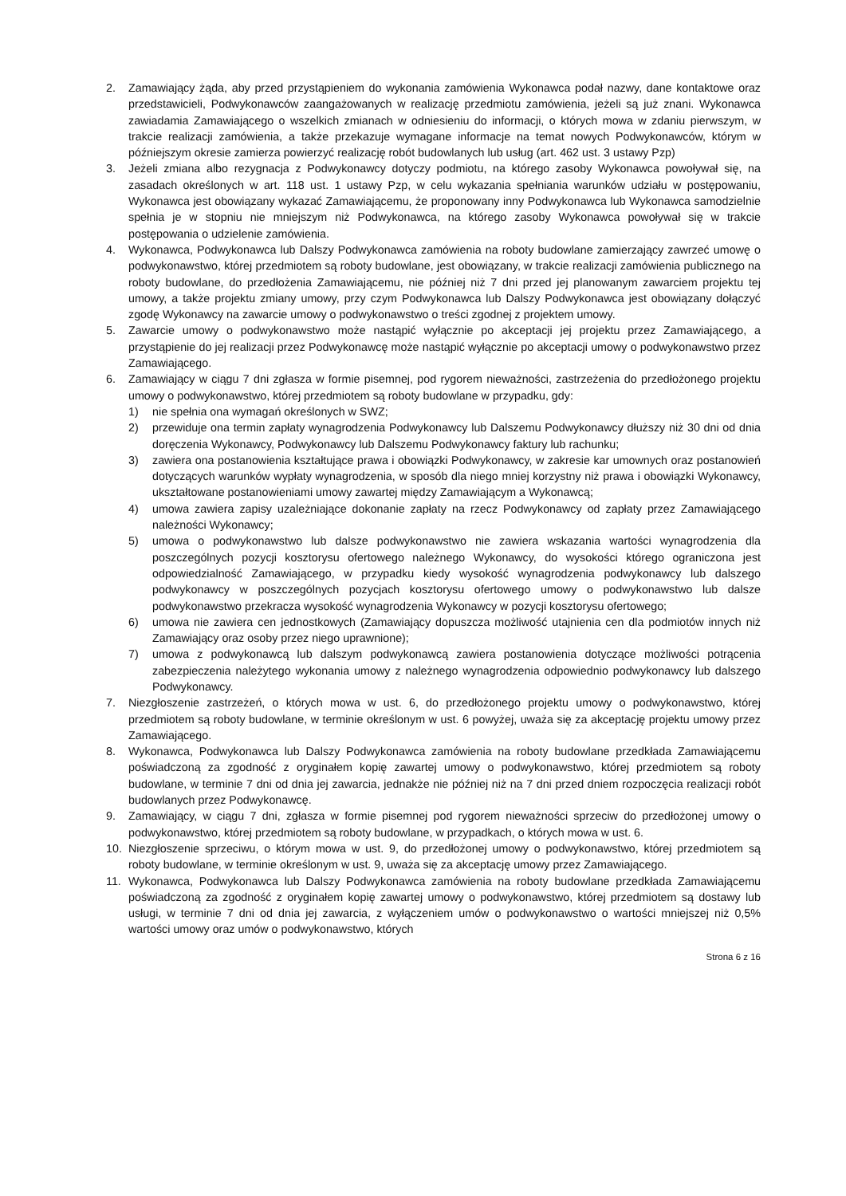2. Zamawiający żąda, aby przed przystąpieniem do wykonania zamówienia Wykonawca podał nazwy, dane kontaktowe oraz przedstawicieli, Podwykonawców zaangażowanych w realizację przedmiotu zamówienia, jeżeli są już znani. Wykonawca zawiadamia Zamawiającego o wszelkich zmianach w odniesieniu do informacji, o których mowa w zdaniu pierwszym, w trakcie realizacji zamówienia, a także przekazuje wymagane informacje na temat nowych Podwykonawców, którym w późniejszym okresie zamierza powierzyć realizację robót budowlanych lub usług (art. 462 ust. 3 ustawy Pzp)
3. Jeżeli zmiana albo rezygnacja z Podwykonawcy dotyczy podmiotu, na którego zasoby Wykonawca powoływał się, na zasadach określonych w art. 118 ust. 1 ustawy Pzp, w celu wykazania spełniania warunków udziału w postępowaniu, Wykonawca jest obowiązany wykazać Zamawiającemu, że proponowany inny Podwykonawca lub Wykonawca samodzielnie spełnia je w stopniu nie mniejszym niż Podwykonawca, na którego zasoby Wykonawca powoływał się w trakcie postępowania o udzielenie zamówienia.
4. Wykonawca, Podwykonawca lub Dalszy Podwykonawca zamówienia na roboty budowlane zamierzający zawrzeć umowę o podwykonawstwo, której przedmiotem są roboty budowlane, jest obowiązany, w trakcie realizacji zamówienia publicznego na roboty budowlane, do przedłożenia Zamawiającemu, nie później niż 7 dni przed jej planowanym zawarciem projektu tej umowy, a także projektu zmiany umowy, przy czym Podwykonawca lub Dalszy Podwykonawca jest obowiązany dołączyć zgodę Wykonawcy na zawarcie umowy o podwykonawstwo o treści zgodnej z projektem umowy.
5. Zawarcie umowy o podwykonawstwo może nastąpić wyłącznie po akceptacji jej projektu przez Zamawiającego, a przystąpienie do jej realizacji przez Podwykonawcę może nastąpić wyłącznie po akceptacji umowy o podwykonawstwo przez Zamawiającego.
6. Zamawiający w ciągu 7 dni zgłasza w formie pisemnej, pod rygorem nieważności, zastrzeżenia do przedłożonego projektu umowy o podwykonawstwo, której przedmiotem są roboty budowlane w przypadku, gdy:
1) nie spełnia ona wymagań określonych w SWZ;
2) przewiduje ona termin zapłaty wynagrodzenia Podwykonawcy lub Dalszemu Podwykonawcy dłuższy niż 30 dni od dnia doręczenia Wykonawcy, Podwykonawcy lub Dalszemu Podwykonawcy faktury lub rachunku;
3) zawiera ona postanowienia kształtujące prawa i obowiązki Podwykonawcy, w zakresie kar umownych oraz postanowień dotyczących warunków wypłaty wynagrodzenia, w sposób dla niego mniej korzystny niż prawa i obowiązki Wykonawcy, ukształtowane postanowieniami umowy zawartej między Zamawiającym a Wykonawcą;
4) umowa zawiera zapisy uzależniające dokonanie zapłaty na rzecz Podwykonawcy od zapłaty przez Zamawiającego należności Wykonawcy;
5) umowa o podwykonawstwo lub dalsze podwykonawstwo nie zawiera wskazania wartości wynagrodzenia dla poszczególnych pozycji kosztorysu ofertowego należnego Wykonawcy, do wysokości którego ograniczona jest odpowiedzialność Zamawiającego, w przypadku kiedy wysokość wynagrodzenia podwykonawcy lub dalszego podwykonawcy w poszczególnych pozycjach kosztorysu ofertowego umowy o podwykonawstwo lub dalsze podwykonawstwo przekracza wysokość wynagrodzenia Wykonawcy w pozycji kosztorysu ofertowego;
6) umowa nie zawiera cen jednostkowych (Zamawiający dopuszcza możliwość utajnienia cen dla podmiotów innych niż Zamawiający oraz osoby przez niego uprawnione);
7) umowa z podwykonawcą lub dalszym podwykonawcą zawiera postanowienia dotyczące możliwości potrącenia zabezpieczenia należytego wykonania umowy z należnego wynagrodzenia odpowiednio podwykonawcy lub dalszego Podwykonawcy.
7. Niezgłoszenie zastrzeżeń, o których mowa w ust. 6, do przedłożonego projektu umowy o podwykonawstwo, której przedmiotem są roboty budowlane, w terminie określonym w ust. 6 powyżej, uważa się za akceptację projektu umowy przez Zamawiającego.
8. Wykonawca, Podwykonawca lub Dalszy Podwykonawca zamówienia na roboty budowlane przedkłada Zamawiającemu poświadczoną za zgodność z oryginałem kopię zawartej umowy o podwykonawstwo, której przedmiotem są roboty budowlane, w terminie 7 dni od dnia jej zawarcia, jednakże nie później niż na 7 dni przed dniem rozpoczęcia realizacji robót budowlanych przez Podwykonawcę.
9. Zamawiający, w ciągu 7 dni, zgłasza w formie pisemnej pod rygorem nieważności sprzeciw do przedłożonej umowy o podwykonawstwo, której przedmiotem są roboty budowlane, w przypadkach, o których mowa w ust. 6.
10. Niezgłoszenie sprzeciwu, o którym mowa w ust. 9, do przedłożonej umowy o podwykonawstwo, której przedmiotem są roboty budowlane, w terminie określonym w ust. 9, uważa się za akceptację umowy przez Zamawiającego.
11. Wykonawca, Podwykonawca lub Dalszy Podwykonawca zamówienia na roboty budowlane przedkłada Zamawiającemu poświadczoną za zgodność z oryginałem kopię zawartej umowy o podwykonawstwo, której przedmiotem są dostawy lub usługi, w terminie 7 dni od dnia jej zawarcia, z wyłączeniem umów o podwykonawstwo o wartości mniejszej niż 0,5% wartości umowy oraz umów o podwykonawstwo, których
Strona 6 z 16